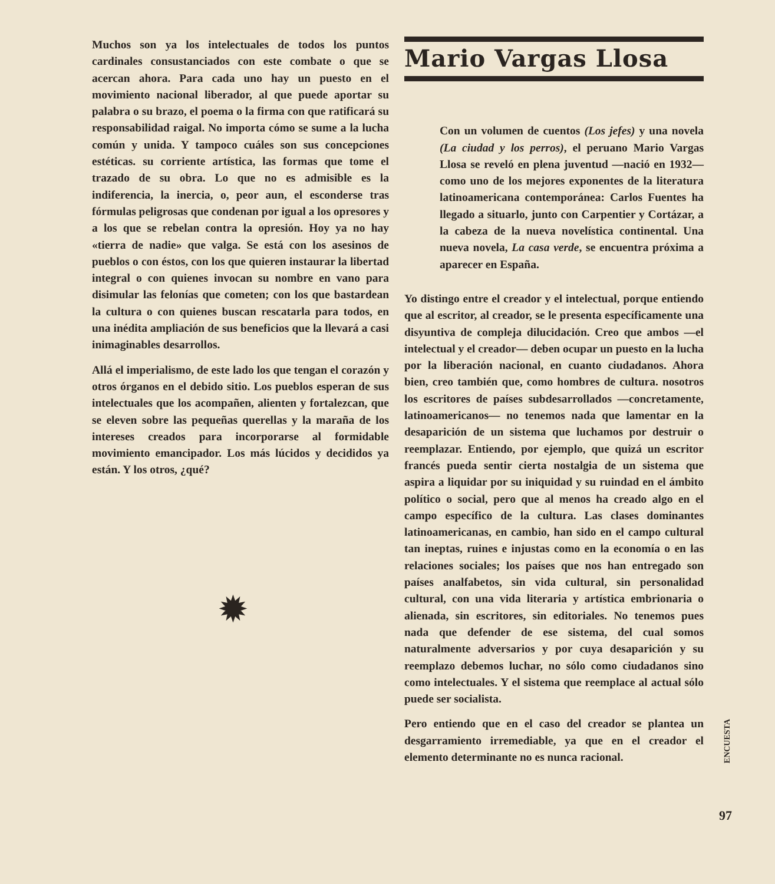Muchos son ya los intelectuales de todos los puntos cardinales consustanciados con este combate o que se acercan ahora. Para cada uno hay un puesto en el movimiento nacional liberador, al que puede aportar su palabra o su brazo, el poema o la firma con que ratificará su responsabilidad raigal. No importa cómo se sume a la lucha común y unida. Y tampoco cuáles son sus concepciones estéticas. su corriente artística, las formas que tome el trazado de su obra. Lo que no es admisible es la indiferencia, la inercia, o, peor aun, el esconderse tras fórmulas peligrosas que condenan por igual a los opresores y a los que se rebelan contra la opresión. Hoy ya no hay «tierra de nadie» que valga. Se está con los asesinos de pueblos o con éstos, con los que quieren instaurar la libertad integral o con quienes invocan su nombre en vano para disimular las felonías que cometen; con los que bastardean la cultura o con quienes buscan rescatarla para todos, en una inédita ampliación de sus beneficios que la llevará a casi inimaginables desarrollos.
Allá el imperialismo, de este lado los que tengan el corazón y otros órganos en el debido sitio. Los pueblos esperan de sus intelectuales que los acompañen, alienten y fortalezcan, que se eleven sobre las pequeñas querellas y la maraña de los intereses creados para incorporarse al formidable movimiento emancipador. Los más lúcidos y decididos ya están. Y los otros, ¿qué?
✹
Mario Vargas Llosa
Con un volumen de cuentos (Los jefes) y una novela (La ciudad y los perros), el peruano Mario Vargas Llosa se reveló en plena juventud —nació en 1932— como uno de los mejores exponentes de la literatura latinoamericana contemporánea: Carlos Fuentes ha llegado a situarlo, junto con Carpentier y Cortázar, a la cabeza de la nueva novelística continental. Una nueva novela, La casa verde, se encuentra próxima a aparecer en España.
Yo distingo entre el creador y el intelectual, porque entiendo que al escritor, al creador, se le presenta específicamente una disyuntiva de compleja dilucidación. Creo que ambos —el intelectual y el creador— deben ocupar un puesto en la lucha por la liberación nacional, en cuanto ciudadanos. Ahora bien, creo también que, como hombres de cultura. nosotros los escritores de países subdesarrollados —concretamente, latinoamericanos— no tenemos nada que lamentar en la desaparición de un sistema que luchamos por destruir o reemplazar. Entiendo, por ejemplo, que quizá un escritor francés pueda sentir cierta nostalgia de un sistema que aspira a liquidar por su iniquidad y su ruindad en el ámbito político o social, pero que al menos ha creado algo en el campo específico de la cultura. Las clases dominantes latinoamericanas, en cambio, han sido en el campo cultural tan ineptas, ruines e injustas como en la economía o en las relaciones sociales; los países que nos han entregado son países analfabetos, sin vida cultural, sin personalidad cultural, con una vida literaria y artística embrionaria o alienada, sin escritores, sin editoriales. No tenemos pues nada que defender de ese sistema, del cual somos naturalmente adversarios y por cuya desaparición y su reemplazo debemos luchar, no sólo como ciudadanos sino como intelectuales. Y el sistema que reemplace al actual sólo puede ser socialista.
Pero entiendo que en el caso del creador se plantea un desgarramiento irremediable, ya que en el creador el elemento determinante no es nunca racional.
ENCUESTA
97